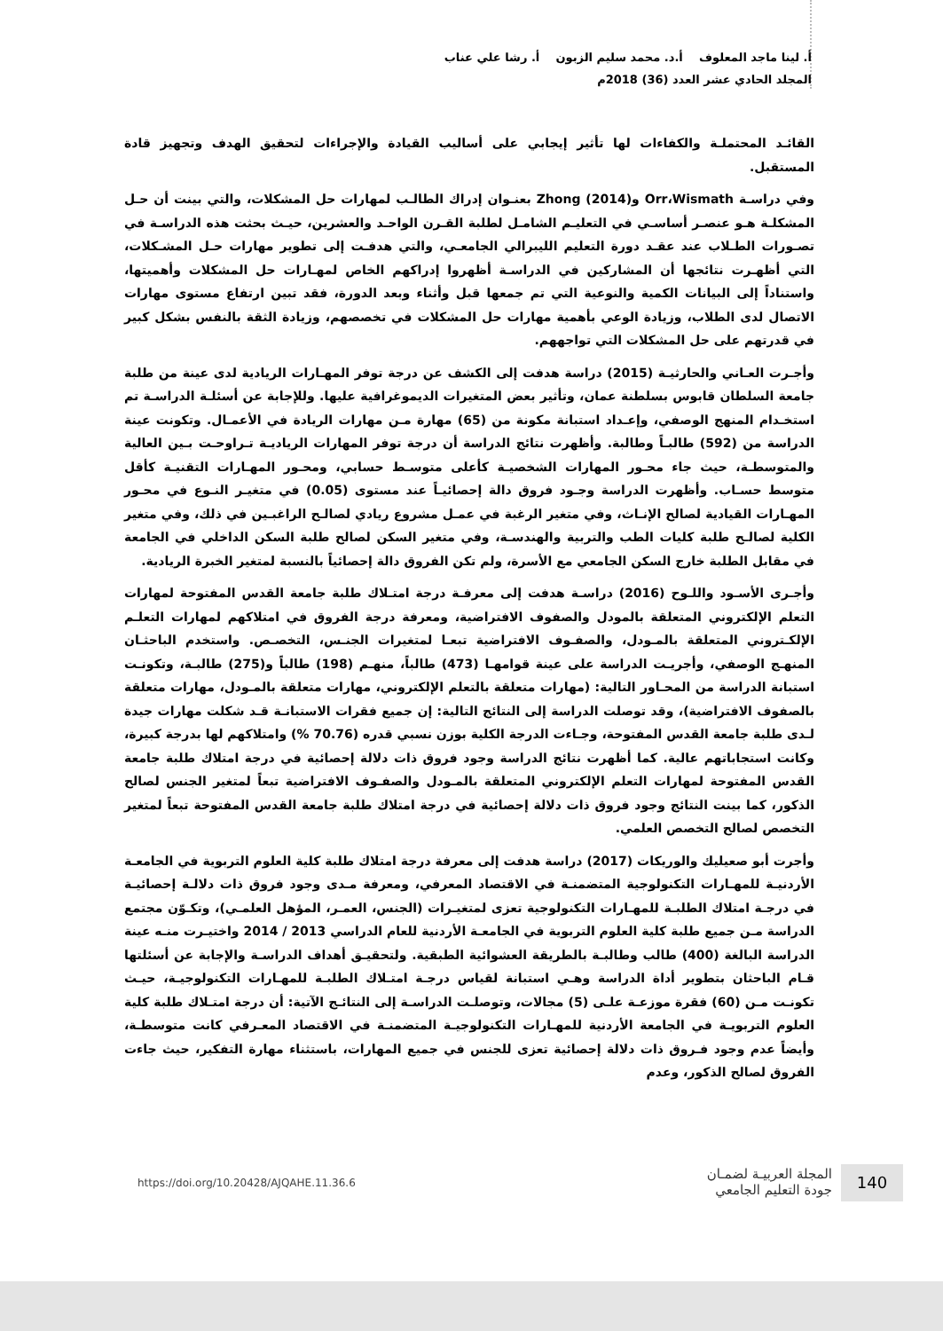أ. لينا ماجد المعلوف أ.د. محمد سليم الزبون أ. رشا علي عناب
المجلد الحادي عشر العدد (36) 2018م
القائـد المحتملـة والكفاءات لها تأثير إيجابي على أساليب القيادة والإجراءات لتحقيق الهدف وتجهيز قادة المستقبل.
وفي دراسـة Orr،Wismath وZhong (2014) بعنـوان إدراك الطالـب لمهارات حل المشكلات، والتي بينت أن حـل المشكلـة هـو عنصـر أساسـي في التعليـم الشامـل لطلبة القـرن الواحـد والعشرين، حيـث بحثت هذه الدراسـة في تصـورات الطـلاب عند عقـد دورة التعليم الليبرالي الجامعـي، والتي هدفـت إلى تطوير مهارات حـل المشـكلات، التي أظهـرت نتائجها أن المشاركين في الدراسـة أظهروا إدراكهم الخاص لمهـارات حل المشكلات وأهميتها، واستناداً إلى البيانات الكمية والنوعية التي تم جمعها قبل وأثناء وبعد الدورة، فقد تبين ارتفاع مستوى مهارات الاتصال لدى الطلاب، وزيادة الوعي بأهمية مهارات حل المشكلات في تخصصهم، وزيادة الثقة بالنفس بشكل كبير في قدرتهم على حل المشكلات التي تواجههم.
وأجـرت العـاني والحارثيـة (2015) دراسة هدفت إلى الكشف عن درجة توفر المهـارات الريادية لدى عينة من طلبة جامعة السلطان قابوس بسلطنة عمان، وتأثير بعض المتغيرات الديموغرافية عليها. وللإجابة عن أسئلـة الدراسـة تم استخـدام المنهج الوصفي، وإعـداد استبانة مكونة من (65) مهارة مـن مهارات الريادة في الأعمـال. وتكونت عينة الدراسة من (592) طالبـاً وطالبة. وأظهرت نتائج الدراسة أن درجة توفر المهارات الرياديـة تـراوحـت بـين العالية والمتوسطـة، حيث جاء محـور المهارات الشخصيـة كأعلى متوسـط حسابي، ومحـور المهـارات التقنيـة كأقل متوسط حسـاب. وأظهرت الدراسة وجـود فروق دالة إحصائيـاً عند مستوى (0.05) في متغيـر النـوع في محـور المهـارات القيادية لصالح الإنـاث، وفي متغير الرغبة في عمـل مشروع ريادي لصالـح الراغبـين في ذلك، وفي متغير الكلية لصالـح طلبة كليات الطب والتربية والهندسـة، وفي متغير السكن لصالح طلبة السكن الداخلي في الجامعة في مقابل الطلبة خارج السكن الجامعي مع الأسرة، ولم تكن الفروق دالة إحصائياً بالنسبة لمتغير الخبرة الريادية.
وأجـرى الأسـود واللـوح (2016) دراسـة هدفت إلى معرفـة درجة امتـلاك طلبة جامعة القدس المفتوحة لمهارات التعلم الإلكتروني المتعلقة بالمودل والصفوف الافتراضية، ومعرفة درجة الفروق في امتلاكهم لمهارات التعلـم الإلكـتروني المتعلقة بالمـودل، والصفـوف الافتراضية تبعـا لمتغيرات الجنـس، التخصـص. واستخدم الباحثـان المنهـج الوصفي، وأجريـت الدراسة على عينة قوامهـا (473) طالباً، منهـم (198) طالباً و(275) طالبـة، وتكونـت استبانة الدراسة من المحـاور التالية: (مهارات متعلقة بالتعلم الإلكتروني، مهارات متعلقة بالمـودل، مهارات متعلقة بالصفوف الافتراضية)، وقد توصلت الدراسة إلى النتائج التالية: إن جميع فقرات الاستبانـة قـد شكلت مهارات جيدة لـدى طلبة جامعة القدس المفتوحة، وجـاءت الدرجة الكلية بوزن نسبي قدره (70.76 %) وامتلاكهم لها بدرجة كبيرة، وكانت استجاباتهم عالية. كما أظهرت نتائج الدراسة وجود فروق ذات دلالة إحصائية في درجة امتلاك طلبة جامعة القدس المفتوحة لمهارات التعلم الإلكتروني المتعلقة بالمـودل والصفـوف الافتراضية تبعاً لمتغير الجنس لصالح الذكور، كما بينت النتائج وجود فروق ذات دلالة إحصائية في درجة امتلاك طلبة جامعة القدس المفتوحة تبعاً لمتغير التخصص لصالح التخصص العلمي.
وأجرت أبو صعيليك والوريكات (2017) دراسة هدفت إلى معرفة درجة امتلاك طلبة كلية العلوم التربوية في الجامعـة الأردنيـة للمهـارات التكنولوجية المتضمنـة في الاقتصاد المعرفي، ومعرفة مـدى وجود فروق ذات دلالـة إحصائيـة في درجـة امتلاك الطلبـة للمهـارات التكنولوجية تعزى لمتغيـرات (الجنس، العمـر، المؤهل العلمـي)، وتكـوّن مجتمع الدراسة مـن جميع طلبة كلية العلوم التربوية في الجامعـة الأردنية للعام الدراسي 2013 / 2014 واختيـرت منـه عينة الدراسة البالغة (400) طالب وطالبـة بالطريقة العشوائية الطبقية. ولتحقيـق أهداف الدراسـة والإجابة عن أسئلتها قـام الباحثان بتطوير أداة الدراسة وهـي استبانة لقياس درجـة امتـلاك الطلبـة للمهـارات التكنولوجيـة، حيـث تكونـت مـن (60) فقرة موزعـة علـى (5) مجالات، وتوصلـت الدراسـة إلى النتائـج الآتية: أن درجة امتـلاك طلبة كلية العلوم التربويـة في الجامعة الأردنية للمهـارات التكنولوجيـة المتضمنـة في الاقتصاد المعـرفي كانت متوسطـة، وأيضاً عدم وجود فـروق ذات دلالة إحصائية تعزى للجنس في جميع المهارات، باستثناء مهارة التفكير، حيث جاءت الفروق لصالح الذكور، وعدم
140
المجلة العربيـة لضمـان
جودة التعليم الجامعي
https://doi.org/10.20428/AJQAHE.11.36.6